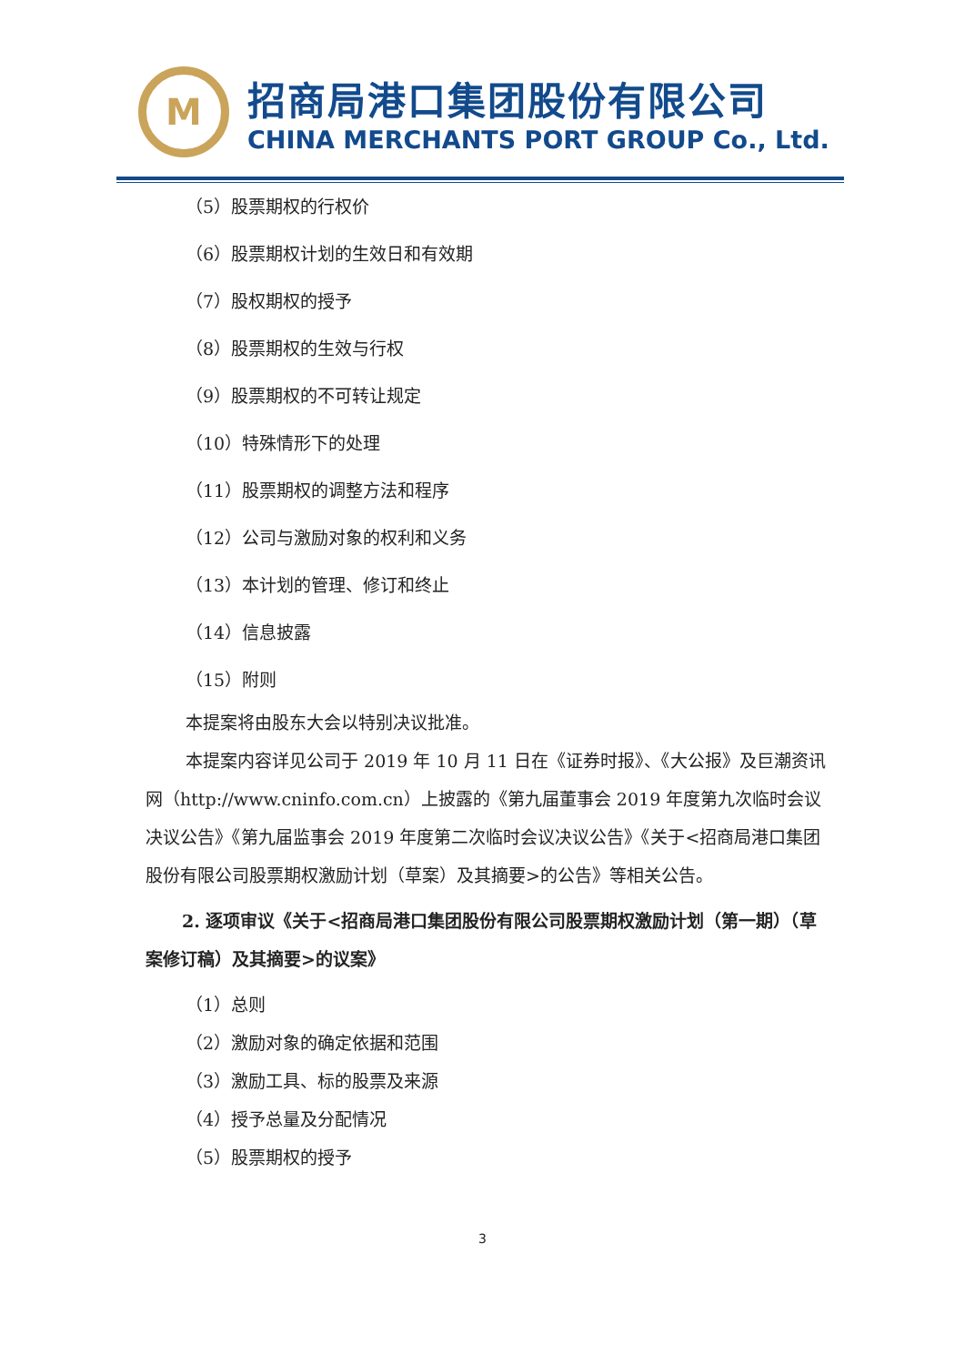M
招商局港口集团股份有限公司
CHINA MERCHANTS PORT GROUP Co., Ltd.
（5）股票期权的行权价
（6）股票期权计划的生效日和有效期
（7）股权期权的授予
（8）股票期权的生效与行权
（9）股票期权的不可转让规定
（10）特殊情形下的处理
（11）股票期权的调整方法和程序
（12）公司与激励对象的权利和义务
（13）本计划的管理、修订和终止
（14）信息披露
（15）附则
本提案将由股东大会以特别决议批准。
本提案内容详见公司于 2019 年 10 月 11 日在《证券时报》、《大公报》及巨潮资讯网（http://www.cninfo.com.cn）上披露的《第九届董事会 2019 年度第九次临时会议决议公告》《第九届监事会 2019 年度第二次临时会议决议公告》《关于<招商局港口集团股份有限公司股票期权激励计划（草案）及其摘要>的公告》等相关公告。
2. 逐项审议《关于<招商局港口集团股份有限公司股票期权激励计划（第一期）（草案修订稿）及其摘要>的议案》
（1）总则
（2）激励对象的确定依据和范围
（3）激励工具、标的股票及来源
（4）授予总量及分配情况
（5）股票期权的授予
3